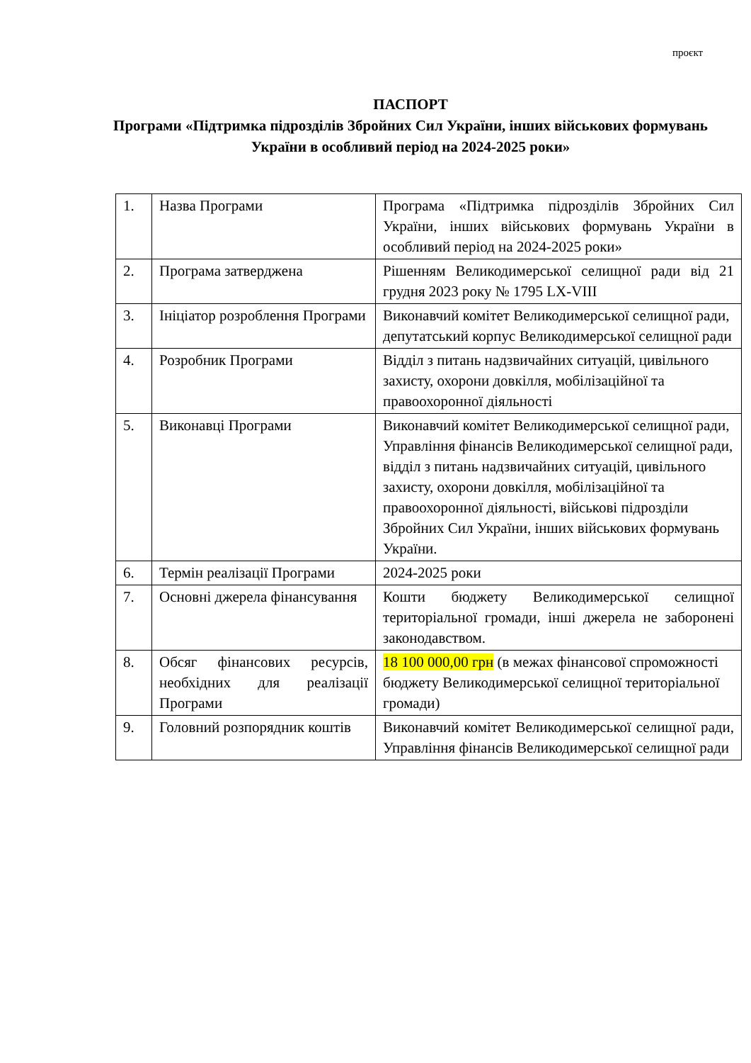проєкт
ПАСПОРТ
Програми «Підтримка підрозділів Збройних Сил України, інших військових формувань України в особливий період на 2024-2025 роки»
| 1. | Назва Програми | Програма «Підтримка підрозділів Збройних Сил України, інших військових формувань України в особливий період на 2024-2025 роки» |
| 2. | Програма затверджена | Рішенням Великодимерської селищної ради від 21 грудня 2023 року № 1795 LX-VIII |
| 3. | Ініціатор розроблення Програми | Виконавчий комітет Великодимерської селищної ради, депутатський корпус Великодимерської селищної ради |
| 4. | Розробник Програми | Відділ з питань надзвичайних ситуацій, цивільного захисту, охорони довкілля, мобілізаційної та правоохоронної діяльності |
| 5. | Виконавці Програми | Виконавчий комітет Великодимерської селищної ради, Управління фінансів Великодимерської селищної ради, відділ з питань надзвичайних ситуацій, цивільного захисту, охорони довкілля, мобілізаційної та правоохоронної діяльності, військові підрозділи Збройних Сил України, інших військових формувань України. |
| 6. | Термін реалізації Програми | 2024-2025 роки |
| 7. | Основні джерела фінансування | Кошти бюджету Великодимерської селищної територіальної громади, інші джерела не заборонені законодавством. |
| 8. | Обсяг фінансових ресурсів, необхідних для реалізації Програми | 18 100 000,00 грн (в межах фінансової спроможності бюджету Великодимерської селищної територіальної громади) |
| 9. | Головний розпорядник коштів | Виконавчий комітет Великодимерської селищної ради, Управління фінансів Великодимерської селищної ради |